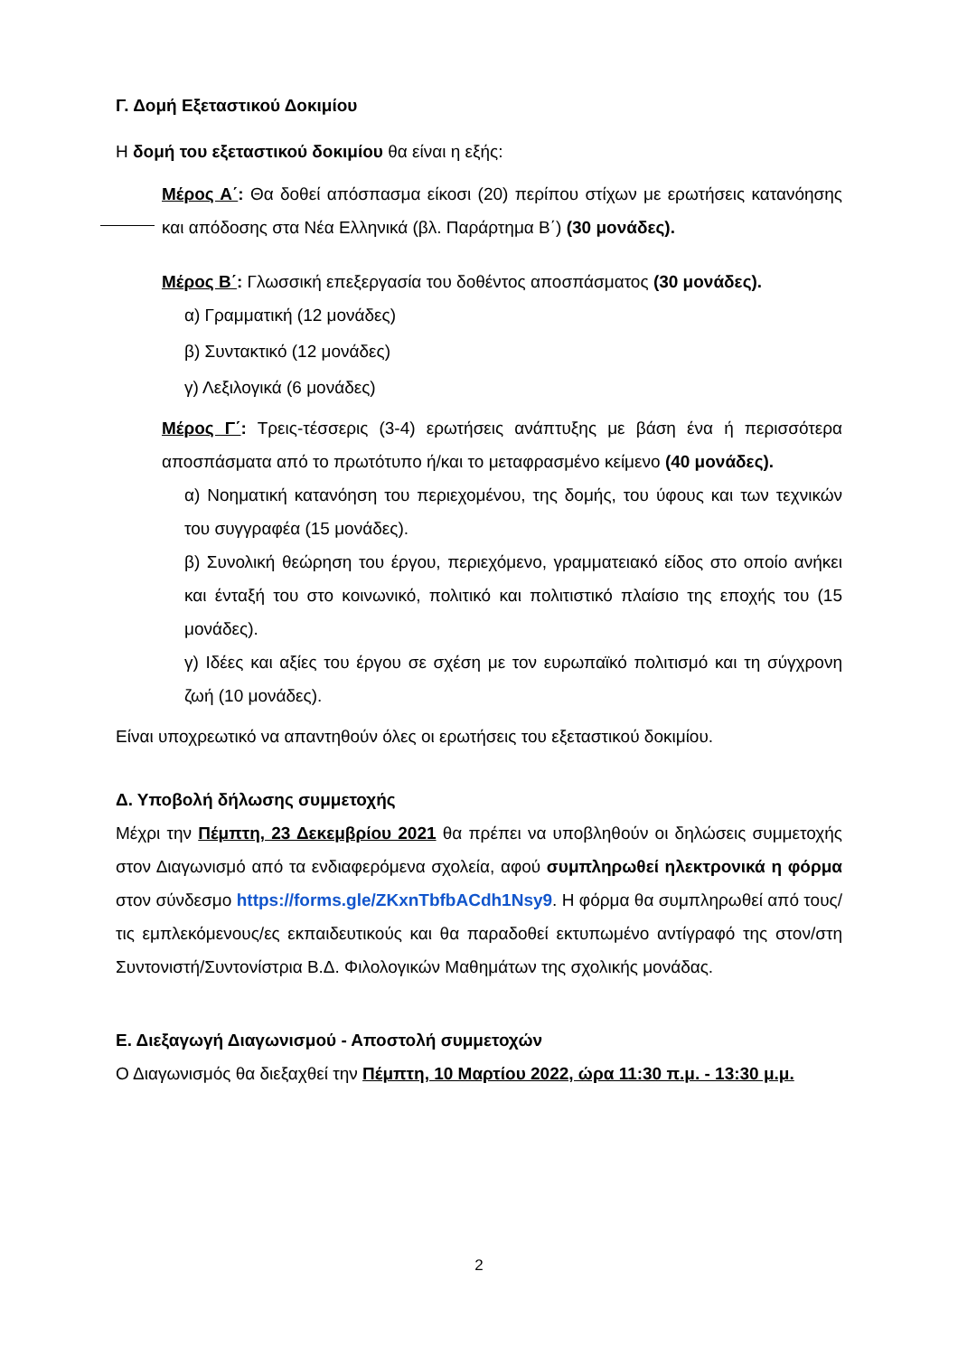Γ. Δομή Εξεταστικού Δοκιμίου
Η δομή του εξεταστικού δοκιμίου θα είναι η εξής:
Μέρος Α΄: Θα δοθεί απόσπασμα είκοσι (20) περίπου στίχων με ερωτήσεις κατανόησης και απόδοσης στα Νέα Ελληνικά (βλ. Παράρτημα Β΄) (30 μονάδες).
Μέρος Β΄: Γλωσσική επεξεργασία του δοθέντος αποσπάσματος (30 μονάδες).
α) Γραμματική (12 μονάδες)
β) Συντακτικό (12 μονάδες)
γ) Λεξιλογικά (6 μονάδες)
Μέρος Γ΄: Τρεις-τέσσερις (3-4) ερωτήσεις ανάπτυξης με βάση ένα ή περισσότερα αποσπάσματα από το πρωτότυπο ή/και το μεταφρασμένο κείμενο (40 μονάδες).
α) Νοηματική κατανόηση του περιεχομένου, της δομής, του ύφους και των τεχνικών του συγγραφέα (15 μονάδες).
β) Συνολική θεώρηση του έργου, περιεχόμενο, γραμματειακό είδος στο οποίο ανήκει και ένταξή του στο κοινωνικό, πολιτικό και πολιτιστικό πλαίσιο της εποχής του (15 μονάδες).
γ) Ιδέες και αξίες του έργου σε σχέση με τον ευρωπαϊκό πολιτισμό και τη σύγχρονη ζωή (10 μονάδες).
Είναι υποχρεωτικό να απαντηθούν όλες οι ερωτήσεις του εξεταστικού δοκιμίου.
Δ. Υποβολή δήλωσης συμμετοχής
Μέχρι την Πέμπτη, 23 Δεκεμβρίου 2021 θα πρέπει να υποβληθούν οι δηλώσεις συμμετοχής στον Διαγωνισμό από τα ενδιαφερόμενα σχολεία, αφού συμπληρωθεί ηλεκτρονικά η φόρμα στον σύνδεσμο https://forms.gle/ZKxnTbfbACdh1Nsy9. Η φόρμα θα συμπληρωθεί από τους/τις εμπλεκόμενους/ες εκπαιδευτικούς και θα παραδοθεί εκτυπωμένο αντίγραφό της στον/στη Συντονιστή/Συντονίστρια Β.Δ. Φιλολογικών Μαθημάτων της σχολικής μονάδας.
Ε. Διεξαγωγή Διαγωνισμού - Αποστολή συμμετοχών
Ο Διαγωνισμός θα διεξαχθεί την Πέμπτη, 10 Μαρτίου 2022, ώρα 11:30 π.μ. - 13:30 μ.μ.
2